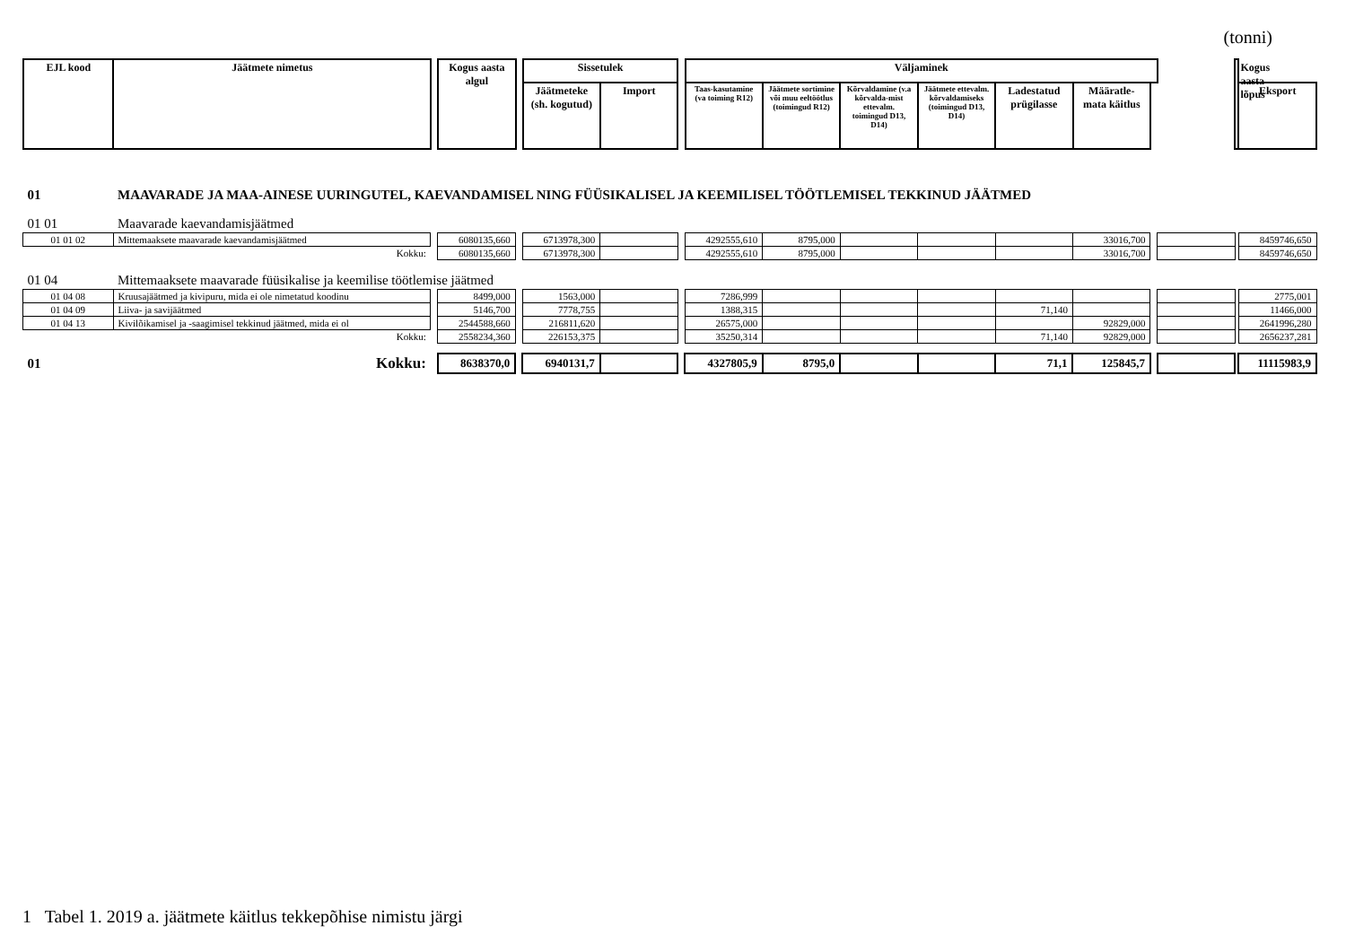(tonni)
| EJL kood | Jäätmete nimetus | | Kogus aasta algul | | Sissetulek | | | Väljaminek | | | | | | | | Kogus aasta lõpus | |
| --- | --- | --- | --- | --- | --- | --- | --- | --- | --- | --- | --- | --- | --- | --- | --- | --- | --- |
| | | | | | Jäätmeteke (sh. kogutud) | Import | | Taas-kasutamine (va toiming R12) | Jäätmete sortimine või muu eeltöötlus (toimingud R12) | Kõrvaldamine (v.a kõrvalda-mist ettevalm. toimingud D13, D14) | Jäätmete ettevalm. kõrvaldamiseks (toimingud D13, D14) | Ladestatud prügilasse | Määratle-mata käitlus | | | | Eksport |
| 01 | MAAVARADE JA MAA-AINESE UURINGUTEL, KAEVANDAMISEL NING FÜÜSIKALISEL JA KEEMILISEL TÖÖTLEMISEL TEKKINUD JÄÄTMED | | | | | | | | | | | | | | | | |
| 01 01 | Maavarade kaevandamisjäätmed | | | | | | | | | | | | | | | | |
| 01 01 02 | Mittemaaksete maavarade kaevandamisjäätmed | | 6080135,660 | | 6713978,300 | | | 4292555,610 | 8795,000 | | | | 33016,700 | | | | 8459746,650 |
| | Kokku: | | 6080135,660 | | 6713978,300 | | | 4292555,610 | 8795,000 | | | | 33016,700 | | | | 8459746,650 |
| 01 04 | Mittemaaksete maavarade füüsikalise ja keemilise töötlemise jäätmed | | | | | | | | | | | | | | | | |
| 01 04 08 | Kruusajäätmed ja kivipuru, mida ei ole nimetatud koodinu | | 8499,000 | | 1563,000 | | | 7286,999 | | | | | | | | | 2775,001 |
| 01 04 09 | Liiva- ja savijäätmed | | 5146,700 | | 7778,755 | | | 1388,315 | | | | 71,140 | | | | | 11466,000 |
| 01 04 13 | Kivilõikamisel ja -saagimisel tekkinud jäätmed, mida ei ol | | 2544588,660 | | 216811,620 | | | 26575,000 | | | | | 92829,000 | | | | 2641996,280 |
| | Kokku: | | 2558234,360 | | 226153,375 | | | 35250,314 | | | | 71,140 | 92829,000 | | | | 2656237,281 |
| 01 | Kokku: | | 8638370,0 | | 6940131,7 | | | 4327805,9 | 8795,0 | | | 71,1 | 125845,7 | | | | 11115983,9 |
1 Tabel 1. 2019 a. jäätmete käitlus tekkepõhise nimistu järgi